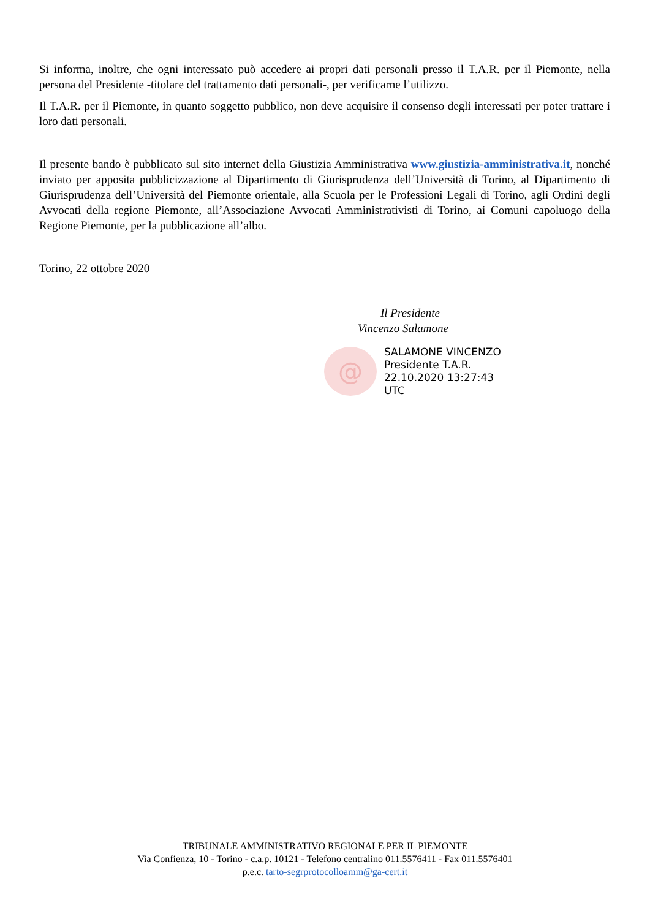Si informa, inoltre, che ogni interessato può accedere ai propri dati personali presso il T.A.R. per il Piemonte, nella persona del Presidente -titolare del trattamento dati personali-, per verificarne l’utilizzo.
Il T.A.R. per il Piemonte, in quanto soggetto pubblico, non deve acquisire il consenso degli interessati per poter trattare i loro dati personali.
Il presente bando è pubblicato sul sito internet della Giustizia Amministrativa www.giustizia-amministrativa.it, nonché inviato per apposita pubblicizzazione al Dipartimento di Giurisprudenza dell’Università di Torino, al Dipartimento di Giurisprudenza dell’Università del Piemonte orientale, alla Scuola per le Professioni Legali di Torino, agli Ordini degli Avvocati della regione Piemonte, all’Associazione Avvocati Amministrativisti di Torino, ai Comuni capoluogo della Regione Piemonte, per la pubblicazione all’albo.
Torino, 22 ottobre 2020
Il Presidente
Vincenzo Salamone
@
SALAMONE VINCENZO
Presidente T.A.R.
22.10.2020 13:27:43
UTC
TRIBUNALE AMMINISTRATIVO REGIONALE PER IL PIEMONTE
Via Confienza, 10 - Torino - c.a.p. 10121 - Telefono centralino 011.5576411 - Fax 011.5576401
p.e.c. tarto-segrprotocolloamm@ga-cert.it